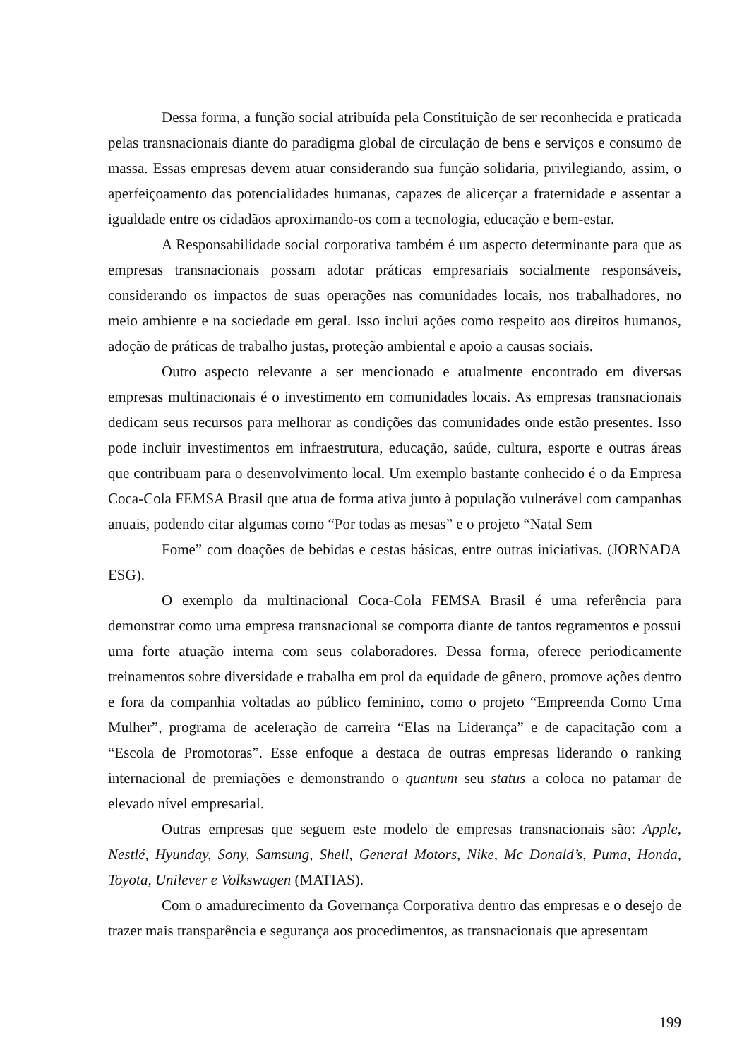Dessa forma, a função social atribuída pela Constituição de ser reconhecida e praticada pelas transnacionais diante do paradigma global de circulação de bens e serviços e consumo de massa. Essas empresas devem atuar considerando sua função solidaria, privilegiando, assim, o aperfeiçoamento das potencialidades humanas, capazes de alicerçar a fraternidade e assentar a igualdade entre os cidadãos aproximando-os com a tecnologia, educação e bem-estar.
A Responsabilidade social corporativa também é um aspecto determinante para que as empresas transnacionais possam adotar práticas empresariais socialmente responsáveis, considerando os impactos de suas operações nas comunidades locais, nos trabalhadores, no meio ambiente e na sociedade em geral. Isso inclui ações como respeito aos direitos humanos, adoção de práticas de trabalho justas, proteção ambiental e apoio a causas sociais.
Outro aspecto relevante a ser mencionado e atualmente encontrado em diversas empresas multinacionais é o investimento em comunidades locais. As empresas transnacionais dedicam seus recursos para melhorar as condições das comunidades onde estão presentes. Isso pode incluir investimentos em infraestrutura, educação, saúde, cultura, esporte e outras áreas que contribuam para o desenvolvimento local. Um exemplo bastante conhecido é o da Empresa Coca-Cola FEMSA Brasil que atua de forma ativa junto à população vulnerável com campanhas anuais, podendo citar algumas como “Por todas as mesas” e o projeto “Natal Sem
Fome” com doações de bebidas e cestas básicas, entre outras iniciativas. (JORNADA ESG).
O exemplo da multinacional Coca-Cola FEMSA Brasil é uma referência para demonstrar como uma empresa transnacional se comporta diante de tantos regramentos e possui uma forte atuação interna com seus colaboradores. Dessa forma, oferece periodicamente treinamentos sobre diversidade e trabalha em prol da equidade de gênero, promove ações dentro e fora da companhia voltadas ao público feminino, como o projeto “Empreenda Como Uma Mulher”, programa de aceleração de carreira “Elas na Liderança” e de capacitação com a “Escola de Promotoras”. Esse enfoque a destaca de outras empresas liderando o ranking internacional de premiações e demonstrando o quantum seu status a coloca no patamar de elevado nível empresarial.
Outras empresas que seguem este modelo de empresas transnacionais são: Apple, Nestlé, Hyunday, Sony, Samsung, Shell, General Motors, Nike, Mc Donald’s, Puma, Honda, Toyota, Unilever e Volkswagen (MATIAS).
Com o amadurecimento da Governança Corporativa dentro das empresas e o desejo de trazer mais transparência e segurança aos procedimentos, as transnacionais que apresentam
199